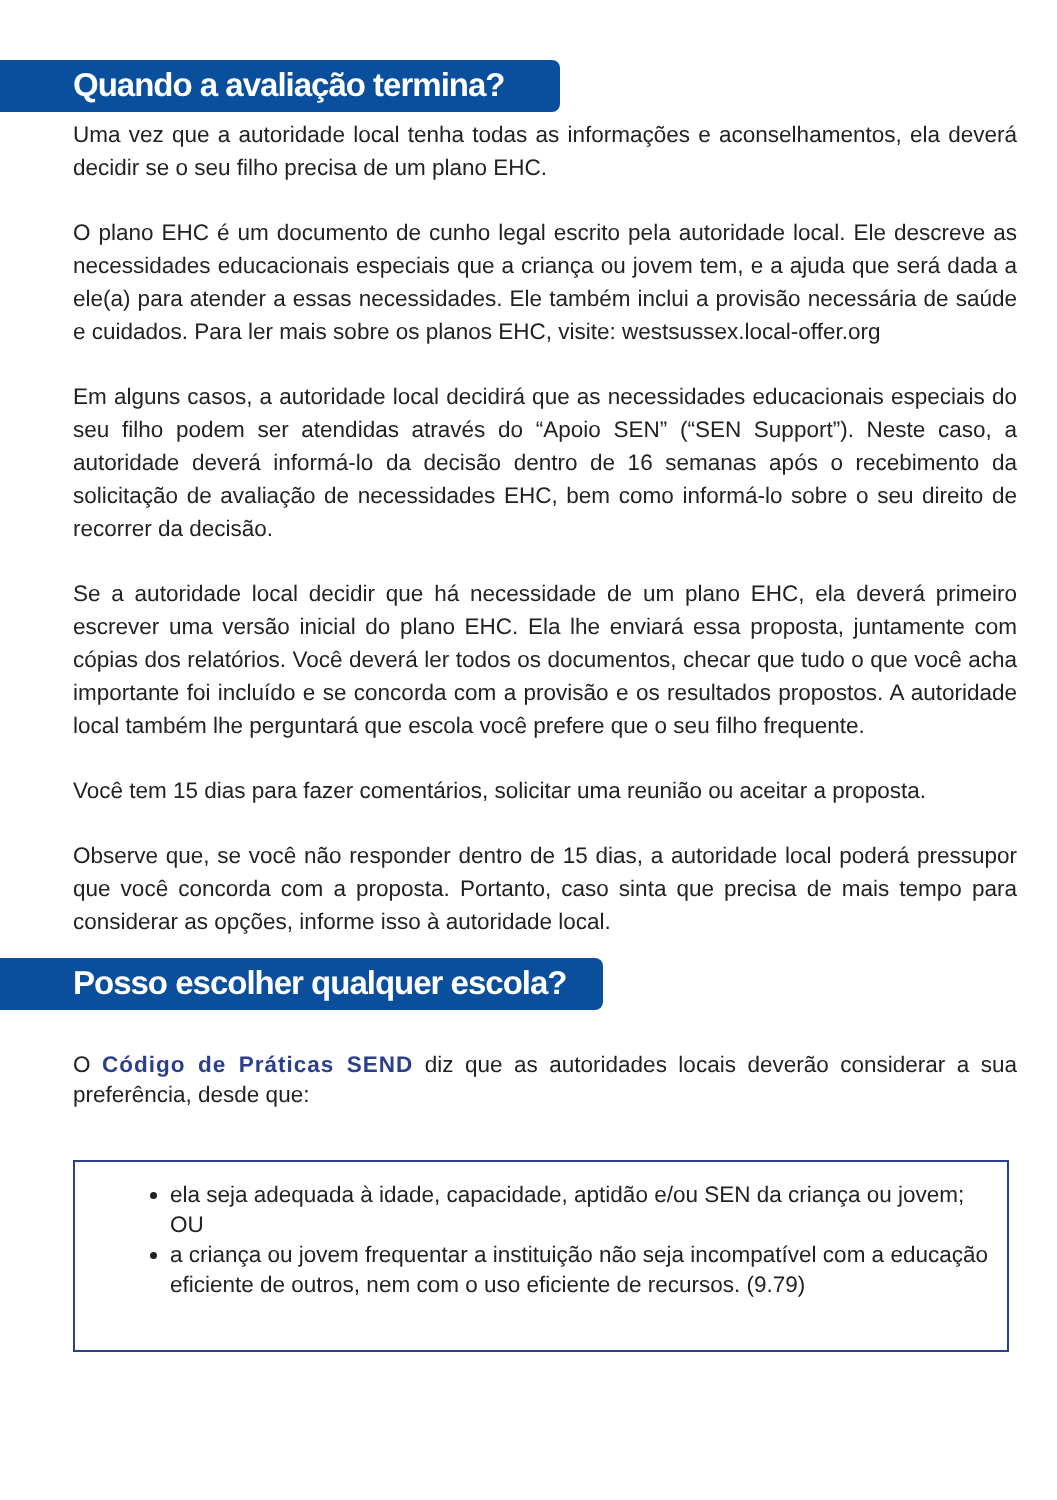Quando a avaliação termina?
Uma vez que a autoridade local tenha todas as informações e aconselhamentos, ela deverá decidir se o seu filho precisa de um plano EHC.
O plano EHC é um documento de cunho legal escrito pela autoridade local. Ele descreve as necessidades educacionais especiais que a criança ou jovem tem, e a ajuda que será dada a ele(a) para atender a essas necessidades. Ele também inclui a provisão necessária de saúde e cuidados. Para ler mais sobre os planos EHC, visite: westsussex.local-offer.org
Em alguns casos, a autoridade local decidirá que as necessidades educacionais especiais do seu filho podem ser atendidas através do “Apoio SEN” (“SEN Support”). Neste caso, a autoridade deverá informá-lo da decisão dentro de 16 semanas após o recebimento da solicitação de avaliação de necessidades EHC, bem como informá-lo sobre o seu direito de recorrer da decisão.
Se a autoridade local decidir que há necessidade de um plano EHC, ela deverá primeiro escrever uma versão inicial do plano EHC. Ela lhe enviará essa proposta, juntamente com cópias dos relatórios. Você deverá ler todos os documentos, checar que tudo o que você acha importante foi incluído e se concorda com a provisão e os resultados propostos. A autoridade local também lhe perguntará que escola você prefere que o seu filho frequente.
Você tem 15 dias para fazer comentários, solicitar uma reunião ou aceitar a proposta.
Observe que, se você não responder dentro de 15 dias, a autoridade local poderá pressupor que você concorda com a proposta. Portanto, caso sinta que precisa de mais tempo para considerar as opções, informe isso à autoridade local.
Posso escolher qualquer escola?
O Código de Práticas SEND diz que as autoridades locais deverão considerar a sua preferência, desde que:
ela seja adequada à idade, capacidade, aptidão e/ou SEN da criança ou jovem; OU
a criança ou jovem frequentar a instituição não seja incompatível com a educação eficiente de outros, nem com o uso eficiente de recursos. (9.79)